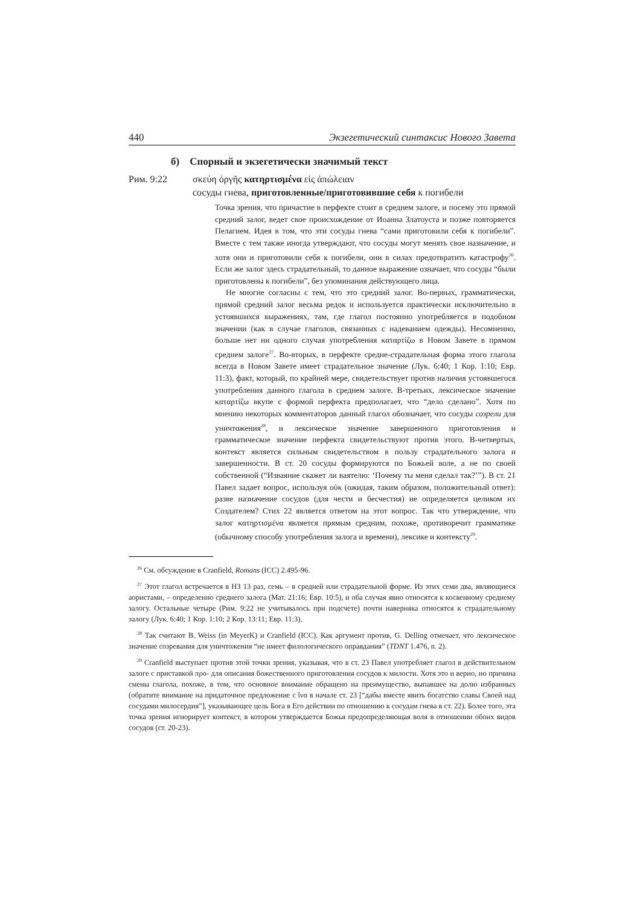440 Экзегетический синтаксис Нового Завета
б) Спорный и экзегетически значимый текст
Рим. 9:22 σκεύη ὀργῆς κατηρτισμένα εἰς ἀπώλειαν
сосуды гнева, приготовленные/приготовившие себя к погибели
Точка зрения, что причастие в перфекте стоит в среднем залоге, и посему это прямой средний залог, ведет свое происхождение от Иоанна Златоуста и позже повторяется Пелагием. Идея в том, что эти сосуды гнева “сами приготовили себя к погибели”. Вместе с тем также иногда утверждают, что сосуды могут менять свое назначение, и хотя они и приготовили себя к погибели, они в силах предотвратить катастрофу<sup>26</sup>. Если же залог здесь страдательный, то данное выражение означает, что сосуды “были приготовлены к погибели”, без упоминания действующего лица.
Не многие согласны с тем, что это средний залог. Во-первых, грамматически, прямой средний залог весьма редок и используется практически исключительно в устоявшихся выражениях, там, где глагол постоянно употребляется в подобном значении (как в случае глаголов, связанных с надеванием одежды). Несомненно, больше нет ни одного случая употребления καταρτίζω в Новом Завете в прямом среднем залоге<sup>27</sup>. Во-вторых, в перфекте средне-страдательная форма этого глагола всегда в Новом Завете имеет страдательное значение (Лук. 6:40; 1 Кор. 1:10; Евр. 11:3), факт, который, по крайней мере, свидетельствует против наличия устоявшегося употребления данного глагола в среднем залоге. В-третьих, лексическое значение καταρτίζω вкупе с формой перфекта предполагает, что “дело сделано”. Хотя по мнению некоторых комментаторов данный глагол обозначает, что сосуды созрели для уничтожения<sup>28</sup>, и лексическое значение завершенного приготовления и грамматическое значение перфекта свидетельствуют против этого. В-четвертых, контекст является сильным свидетельством в пользу страдательного залога и завершенности. В ст. 20 сосуды формируются по Божьей воле, а не по своей собственной (“Изваяние скажет ли ваятелю: ‘Почему ты меня сделал так?’”). В ст. 21 Павел задает вопрос, используя οὐκ (ожидая, таким образом, положительный ответ): разве назначение сосудов (для чести и бесчестия) не определяется целиком их Создателем? Стих 22 является ответом на этот вопрос. Так что утверждение, что залог κατηρτισμένα является прямым средним, похоже, противоречит грамматике (обычному способу употребления залога и времени), лексике и контексту<sup>29</sup>.
<sup>26</sup> См. обсуждение в Cranfield, Romans (ICC) 2.495-96.
<sup>27</sup> Этот глагол встречается в НЗ 13 раз, семь – в средней или страдательной форме. Из этих семи два, являющиеся аористами, – определенно среднего залога (Мат. 21:16; Евр. 10:5), и оба случая явно относятся к косвенному среднему залогу. Остальные четыре (Рим. 9:22 не учитывалось при подсчете) почти наверняка относятся к страдательному залогу (Лук. 6:40; 1 Кор. 1:10; 2 Кор. 13:11; Евр. 11:3).
<sup>28</sup> Так считают B. Weiss (in MeyerK) и Cranfield (ICC). Как аргумент против, G. Delling отмечает, что лексическое значение созревания для уничтожения “не имеет филологического оправдания” (TDNT 1.476, n. 2).
<sup>29</sup> Cranfield выступает против этой точки зрения, указывая, что в ст. 23 Павел употребляет глагол в действительном залоге с приставкой προ- для описания божественного приготовления сосудов к милости. Хотя это и верно, но причина смены глагола, похоже, в том, что основное внимание обращено на преимущество, выпавшее на долю избранных (обратите внимание на придаточное предложение с ἵνα в начале ст. 23 [“дабы вместе явить богатство славы Своей над сосудами милосердия”], указывающее цель Бога в Его действии по отношению к сосудам гнева в ст. 22). Более того, эта точка зрения игнорирует контекст, в котором утверждается Божья предопределяющая воля в отношении обоих видов сосудов (ст. 20-23).